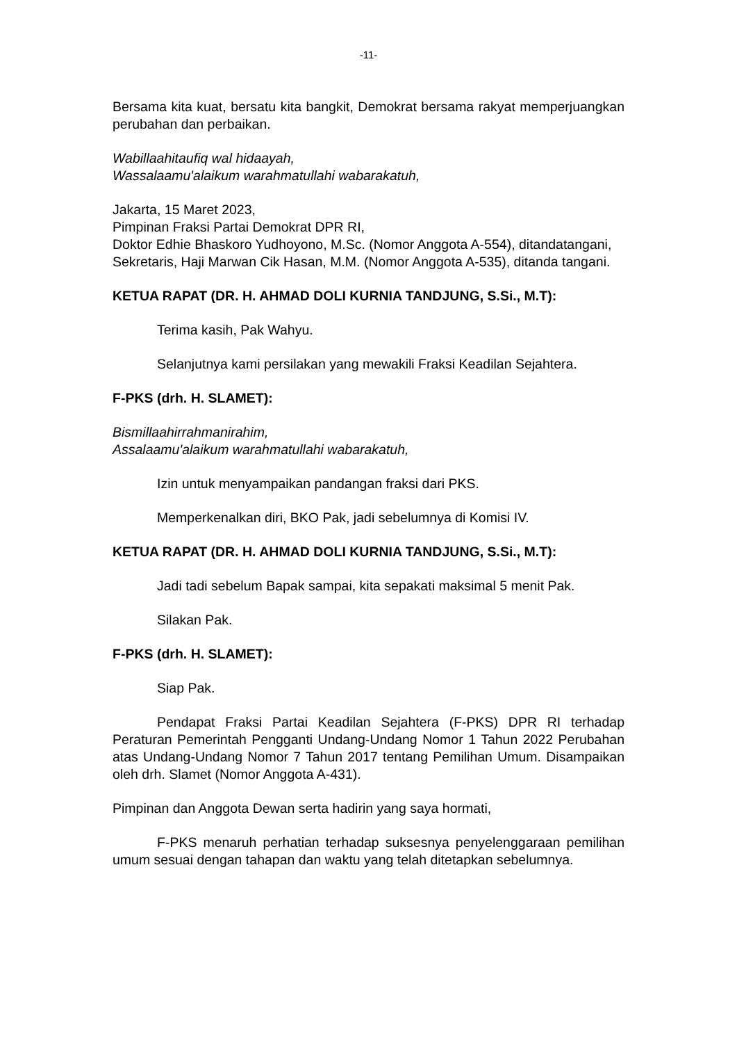-11-
Bersama kita kuat, bersatu kita bangkit, Demokrat bersama rakyat memperjuangkan perubahan dan perbaikan.
Wabillaahitaufiq wal hidaayah,
Wassalaamu'alaikum warahmatullahi wabarakatuh,
Jakarta, 15 Maret 2023,
Pimpinan Fraksi Partai Demokrat DPR RI,
Doktor Edhie Bhaskoro Yudhoyono, M.Sc. (Nomor Anggota A-554), ditandatangani,
Sekretaris, Haji Marwan Cik Hasan, M.M. (Nomor Anggota A-535), ditanda tangani.
KETUA RAPAT (DR. H. AHMAD DOLI KURNIA TANDJUNG, S.Si., M.T):
Terima kasih, Pak Wahyu.
Selanjutnya kami persilakan yang mewakili Fraksi Keadilan Sejahtera.
F-PKS (drh. H. SLAMET):
Bismillaahirrahmanirahim,
Assalaamu'alaikum warahmatullahi wabarakatuh,
Izin untuk menyampaikan pandangan fraksi dari PKS.
Memperkenalkan diri, BKO Pak, jadi sebelumnya di Komisi IV.
KETUA RAPAT (DR. H. AHMAD DOLI KURNIA TANDJUNG, S.Si., M.T):
Jadi tadi sebelum Bapak sampai, kita sepakati maksimal 5 menit Pak.
Silakan Pak.
F-PKS (drh. H. SLAMET):
Siap Pak.
Pendapat Fraksi Partai Keadilan Sejahtera (F-PKS) DPR RI terhadap Peraturan Pemerintah Pengganti Undang-Undang Nomor 1 Tahun 2022 Perubahan atas Undang-Undang Nomor 7 Tahun 2017 tentang Pemilihan Umum. Disampaikan oleh drh. Slamet (Nomor Anggota A-431).
Pimpinan dan Anggota Dewan serta hadirin yang saya hormati,
F-PKS menaruh perhatian terhadap suksesnya penyelenggaraan pemilihan umum sesuai dengan tahapan dan waktu yang telah ditetapkan sebelumnya.